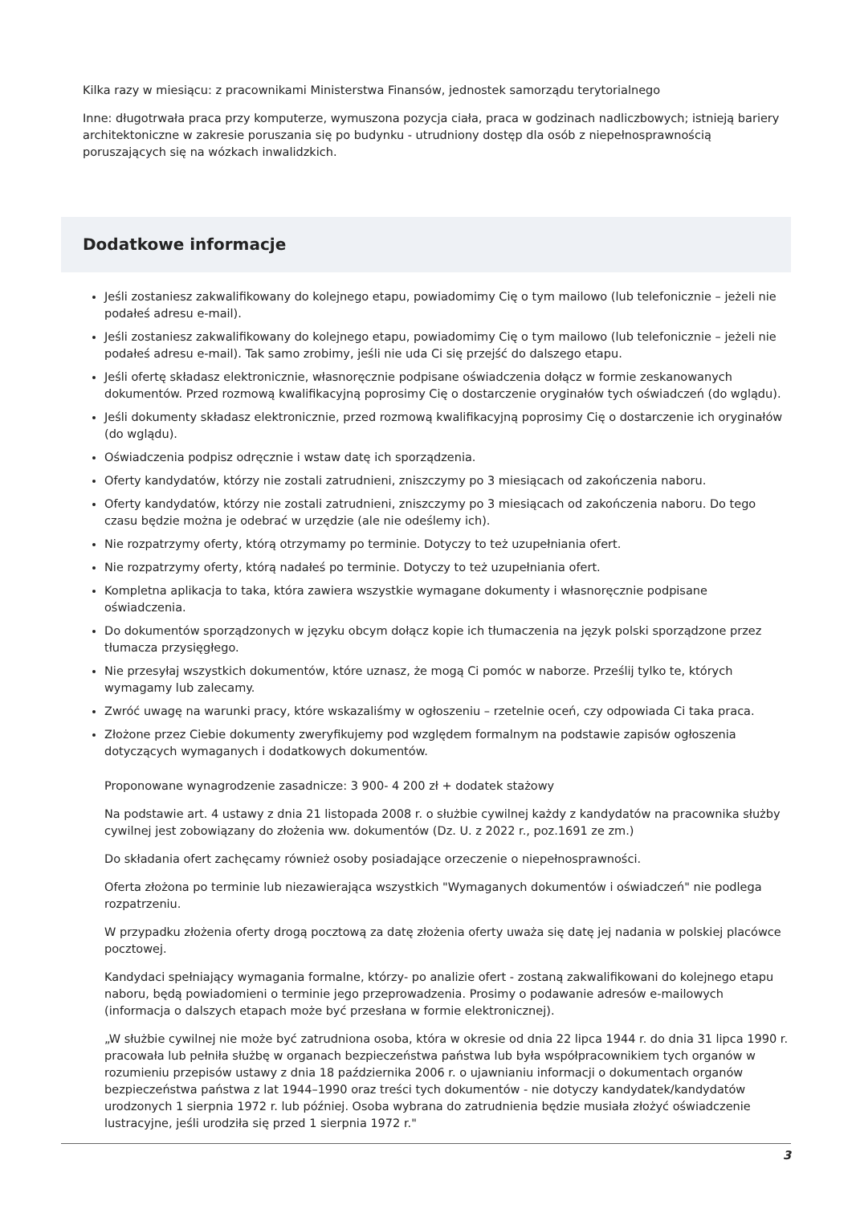Kilka razy w miesiącu: z pracownikami Ministerstwa Finansów, jednostek samorządu terytorialnego
Inne: długotrwała praca przy komputerze, wymuszona pozycja ciała, praca w godzinach nadliczbowych; istnieją bariery architektoniczne w zakresie poruszania się po budynku - utrudniony dostęp dla osób z niepełnosprawnością poruszających się na wózkach inwalidzkich.
Dodatkowe informacje
Jeśli zostaniesz zakwalifikowany do kolejnego etapu, powiadomimy Cię o tym mailowo (lub telefonicznie – jeżeli nie podałeś adresu e-mail).
Jeśli zostaniesz zakwalifikowany do kolejnego etapu, powiadomimy Cię o tym mailowo (lub telefonicznie – jeżeli nie podałeś adresu e-mail). Tak samo zrobimy, jeśli nie uda Ci się przejść do dalszego etapu.
Jeśli ofertę składasz elektronicznie, własnoręcznie podpisane oświadczenia dołącz w formie zeskanowanych dokumentów. Przed rozmową kwalifikacyjną poprosimy Cię o dostarczenie oryginałów tych oświadczeń (do wglądu).
Jeśli dokumenty składasz elektronicznie, przed rozmową kwalifikacyjną poprosimy Cię o dostarczenie ich oryginałów (do wglądu).
Oświadczenia podpisz odręcznie i wstaw datę ich sporządzenia.
Oferty kandydatów, którzy nie zostali zatrudnieni, zniszczymy po 3 miesiącach od zakończenia naboru.
Oferty kandydatów, którzy nie zostali zatrudnieni, zniszczymy po 3 miesiącach od zakończenia naboru. Do tego czasu będzie można je odebrać w urzędzie (ale nie odeślemy ich).
Nie rozpatrzymy oferty, którą otrzymamy po terminie. Dotyczy to też uzupełniania ofert.
Nie rozpatrzymy oferty, którą nadałeś po terminie. Dotyczy to też uzupełniania ofert.
Kompletna aplikacja to taka, która zawiera wszystkie wymagane dokumenty i własnoręcznie podpisane oświadczenia.
Do dokumentów sporządzonych w języku obcym dołącz kopie ich tłumaczenia na język polski sporządzone przez tłumacza przysięgłego.
Nie przesyłaj wszystkich dokumentów, które uznasz, że mogą Ci pomóc w naborze. Prześlij tylko te, których wymagamy lub zalecamy.
Zwróć uwagę na warunki pracy, które wskazaliśmy w ogłoszeniu – rzetelnie oceń, czy odpowiada Ci taka praca.
Złożone przez Ciebie dokumenty zweryfikujemy pod względem formalnym na podstawie zapisów ogłoszenia dotyczących wymaganych i dodatkowych dokumentów.
Proponowane wynagrodzenie zasadnicze: 3 900- 4 200 zł + dodatek stażowy
Na podstawie art. 4 ustawy z dnia 21 listopada 2008 r. o służbie cywilnej każdy z kandydatów na pracownika służby cywilnej jest zobowiązany do złożenia ww. dokumentów (Dz. U. z 2022 r., poz.1691 ze zm.)
Do składania ofert zachęcamy również osoby posiadające orzeczenie o niepełnosprawności.
Oferta złożona po terminie lub niezawierająca wszystkich "Wymaganych dokumentów i oświadczeń" nie podlega rozpatrzeniu.
W przypadku złożenia oferty drogą pocztową za datę złożenia oferty uważa się datę jej nadania w polskiej placówce pocztowej.
Kandydaci spełniający wymagania formalne, którzy- po analizie ofert - zostaną zakwalifikowani do kolejnego etapu naboru, będą powiadomieni o terminie jego przeprowadzenia. Prosimy o podawanie adresów e-mailowych (informacja o dalszych etapach może być przesłana w formie elektronicznej).
„W służbie cywilnej nie może być zatrudniona osoba, która w okresie od dnia 22 lipca 1944 r. do dnia 31 lipca 1990 r. pracowała lub pełniła służbę w organach bezpieczeństwa państwa lub była współpracownikiem tych organów w rozumieniu przepisów ustawy z dnia 18 października 2006 r. o ujawnianiu informacji o dokumentach organów bezpieczeństwa państwa z lat 1944–1990 oraz treści tych dokumentów - nie dotyczy kandydatek/kandydatów urodzonych 1 sierpnia 1972 r. lub później. Osoba wybrana do zatrudnienia będzie musiała złożyć oświadczenie lustracyjne, jeśli urodziła się przed 1 sierpnia 1972 r."
3